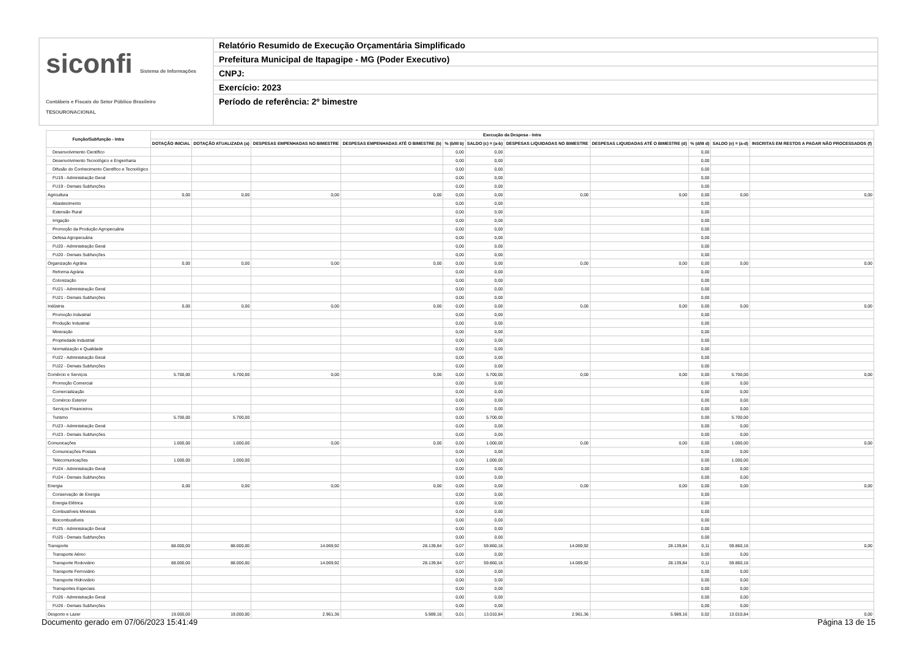siconfi Sistema de Informações Contábeis e Fiscais do Setor Público Brasileiro
TESOURONACIONAL
Relatório Resumido de Execução Orçamentária Simplificado
Prefeitura Municipal de Itapagipe - MG (Poder Executivo)
CNPJ:
Exercício: 2023
Período de referência: 2º bimestre
| Função/Subfunção - Intra | Execução da Despesa - Intra | | | | | | | | | | |
| --- | --- | --- | --- | --- | --- | --- | --- | --- | --- | --- | --- |
| | DOTAÇÃO INICIAL | DOTAÇÃO ATUALIZADA (a) | DESPESAS EMPENHADAS NO BIMESTRE | DESPESAS EMPENHADAS ATÉ O BIMESTRE (b) | % (b/III b) | SALDO (c) = (a-b) | DESPESAS LIQUIDADAS NO BIMESTRE | DESPESAS LIQUIDADAS ATÉ O BIMESTRE (d) | % (d/III d) | SALDO (e) = (a-d) | INSCRITAS EM RESTOS A PAGAR NÃO PROCESSADOS (f) |
| Desenvolvimento Científico | | | | | 0,00 | 0,00 | | | 0,00 | | |
| Desenvolvimento Tecnológico e Engenharia | | | | | 0,00 | 0,00 | | | 0,00 | | |
| Difusão do Conhecimento Científico e Tecnológico | | | | | 0,00 | 0,00 | | | 0,00 | | |
| FU19 - Administração Geral | | | | | 0,00 | 0,00 | | | 0,00 | | |
| FU19 - Demais Subfunções | | | | | 0,00 | 0,00 | | | 0,00 | | |
| Agricultura | 0,00 | 0,00 | 0,00 | 0,00 | 0,00 | 0,00 | 0,00 | 0,00 | 0,00 | 0,00 | 0,00 |
| Abastecimento | | | | | 0,00 | 0,00 | | | 0,00 | | |
| Extensão Rural | | | | | 0,00 | 0,00 | | | 0,00 | | |
| Irrigação | | | | | 0,00 | 0,00 | | | 0,00 | | |
| Promoção da Produção Agropecuária | | | | | 0,00 | 0,00 | | | 0,00 | | |
| Defesa Agropecuária | | | | | 0,00 | 0,00 | | | 0,00 | | |
| FU20 - Administração Geral | | | | | 0,00 | 0,00 | | | 0,00 | | |
| FU20 - Demais Subfunções | | | | | 0,00 | 0,00 | | | 0,00 | | |
| Organização Agrária | 0,00 | 0,00 | 0,00 | 0,00 | 0,00 | 0,00 | 0,00 | 0,00 | 0,00 | 0,00 | 0,00 |
| Reforma Agrária | | | | | 0,00 | 0,00 | | | 0,00 | | |
| Colonização | | | | | 0,00 | 0,00 | | | 0,00 | | |
| FU21 - Administração Geral | | | | | 0,00 | 0,00 | | | 0,00 | | |
| FU21 - Demais Subfunções | | | | | 0,00 | 0,00 | | | 0,00 | | |
| Indústria | 0,00 | 0,00 | 0,00 | 0,00 | 0,00 | 0,00 | 0,00 | 0,00 | 0,00 | 0,00 | 0,00 |
| Promoção Industrial | | | | | 0,00 | 0,00 | | | 0,00 | | |
| Produção Industrial | | | | | 0,00 | 0,00 | | | 0,00 | | |
| Mineração | | | | | 0,00 | 0,00 | | | 0,00 | | |
| Propriedade Industrial | | | | | 0,00 | 0,00 | | | 0,00 | | |
| Normalização e Qualidade | | | | | 0,00 | 0,00 | | | 0,00 | | |
| FU22 - Administração Geral | | | | | 0,00 | 0,00 | | | 0,00 | | |
| FU22 - Demais Subfunções | | | | | 0,00 | 0,00 | | | 0,00 | | |
| Comércio e Serviços | 5.700,00 | 5.700,00 | 0,00 | 0,00 | 0,00 | 5.700,00 | 0,00 | 0,00 | 0,00 | 5.700,00 | 0,00 |
| Promoção Comercial | | | | | 0,00 | 0,00 | | | 0,00 | 0,00 | |
| Comercialização | | | | | 0,00 | 0,00 | | | 0,00 | 0,00 | |
| Comércio Exterior | | | | | 0,00 | 0,00 | | | 0,00 | 0,00 | |
| Serviços Financeiros | | | | | 0,00 | 0,00 | | | 0,00 | 0,00 | |
| Turismo | 5.700,00 | 5.700,00 | | | 0,00 | 5.700,00 | | | 0,00 | 5.700,00 | |
| FU23 - Administração Geral | | | | | 0,00 | 0,00 | | | 0,00 | 0,00 | |
| FU23 - Demais Subfunções | | | | | 0,00 | 0,00 | | | 0,00 | 0,00 | |
| Comunicações | 1.000,00 | 1.000,00 | 0,00 | 0,00 | 0,00 | 1.000,00 | 0,00 | 0,00 | 0,00 | 1.000,00 | 0,00 |
| Comunicações Postais | | | | | 0,00 | 0,00 | | | 0,00 | 0,00 | |
| Telecomunicações | 1.000,00 | 1.000,00 | | | 0,00 | 1.000,00 | | | 0,00 | 1.000,00 | |
| FU24 - Administração Geral | | | | | 0,00 | 0,00 | | | 0,00 | 0,00 | |
| FU24 - Demais Subfunções | | | | | 0,00 | 0,00 | | | 0,00 | 0,00 | |
| Energia | 0,00 | 0,00 | 0,00 | 0,00 | 0,00 | 0,00 | 0,00 | 0,00 | 0,00 | 0,00 | 0,00 |
| Conservação de Energia | | | | | 0,00 | 0,00 | | | 0,00 | | |
| Energia Elétrica | | | | | 0,00 | 0,00 | | | 0,00 | | |
| Combustíveis Minerais | | | | | 0,00 | 0,00 | | | 0,00 | | |
| Biocombustíveis | | | | | 0,00 | 0,00 | | | 0,00 | | |
| FU25 - Administração Geral | | | | | 0,00 | 0,00 | | | 0,00 | | |
| FU25 - Demais Subfunções | | | | | 0,00 | 0,00 | | | 0,00 | | |
| Transporte | 88.000,00 | 88.000,00 | 14.069,92 | 28.139,84 | 0,07 | 59.860,16 | 14.069,92 | 28.139,84 | 0,11 | 59.860,16 | 0,00 |
| Transporte Aéreo | | | | | 0,00 | 0,00 | | | 0,00 | 0,00 | |
| Transporte Rodoviário | 88.000,00 | 88.000,00 | 14.069,92 | 28.139,84 | 0,07 | 59.860,16 | 14.069,92 | 28.139,84 | 0,11 | 59.860,16 | |
| Transporte Ferroviário | | | | | 0,00 | 0,00 | | | 0,00 | 0,00 | |
| Transporte Hidroviário | | | | | 0,00 | 0,00 | | | 0,00 | 0,00 | |
| Transportes Especiais | | | | | 0,00 | 0,00 | | | 0,00 | 0,00 | |
| FU26 - Administração Geral | | | | | 0,00 | 0,00 | | | 0,00 | 0,00 | |
| FU26 - Demais Subfunções | | | | | 0,00 | 0,00 | | | 0,00 | 0,00 | |
| Desporto e Lazer | 19.000,00 | 19.000,00 | 2.961,36 | 5.989,16 | 0,01 | 13.010,84 | 2.961,36 | 5.989,16 | 0,02 | 13.010,84 | 0,00 |
Documento gerado em 07/06/2023 15:41:49 Página 13 de 15